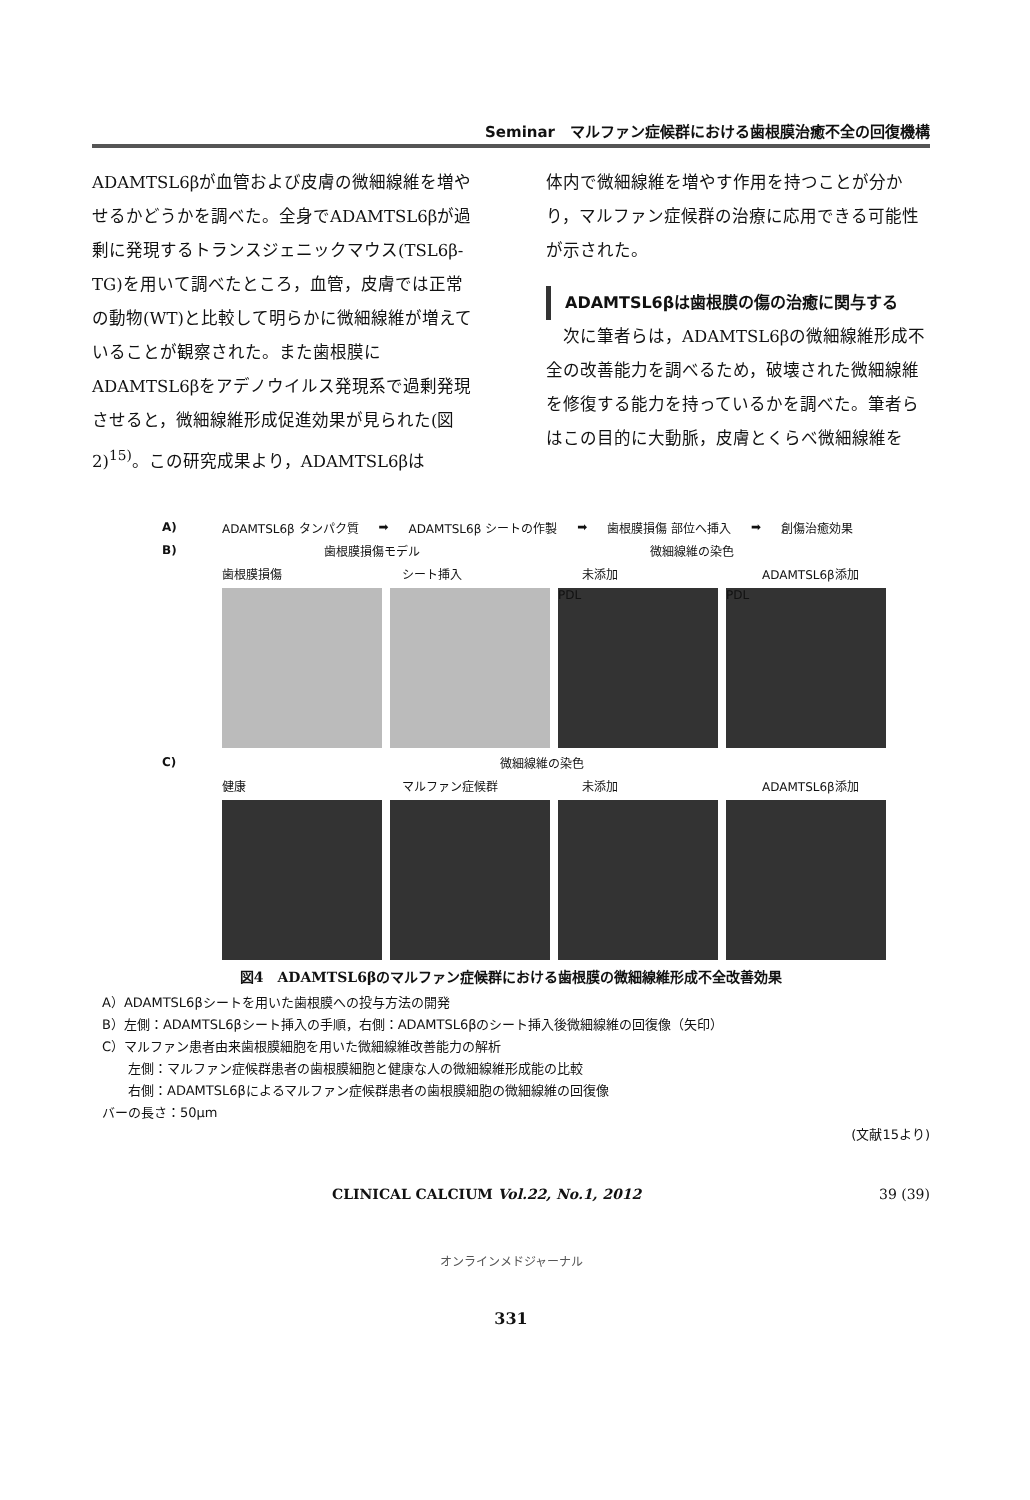Seminar　マルファン症候群における歯根膜治癒不全の回復機構
ADAMTSL6βが血管および皮膚の微細線維を増やせるかどうかを調べた。全身でADAMTSL6βが過剰に発現するトランスジェニックマウス(TSL6β-TG)を用いて調べたところ，血管，皮膚では正常の動物(WT)と比較して明らかに微細線維が増えていることが観察された。また歯根膜にADAMTSL6βをアデノウイルス発現系で過剰発現させると，微細線維形成促進効果が見られた(図2)<sup>15)</sup>。この研究成果より，ADAMTSL6βは
体内で微細線維を増やす作用を持つことが分かり，マルファン症候群の治療に応用できる可能性が示された。
ADAMTSL6βは歯根膜の傷の治癒に関与する
　次に筆者らは，ADAMTSL6βの微細線維形成不全の改善能力を調べるため，破壊された微細線維を修復する能力を持っているかを調べた。筆者らはこの目的に大動脈，皮膚とくらべ微細線維を
A) ADAMTSL6β タンパク質 ➡ ADAMTSL6β シートの作製 ➡ 歯根膜損傷 部位へ挿入 ➡ 創傷治癒効果
B) 歯根膜損傷モデル 微細線維の染色
歯根膜損傷 シート挿入 未添加 ADAMTSL6β添加
PDL PDL
C) 微細線維の染色
健康 マルファン症候群 未添加 ADAMTSL6β添加
図4　ADAMTSL6βのマルファン症候群における歯根膜の微細線維形成不全改善効果
A）ADAMTSL6βシートを用いた歯根膜への投与方法の開発
B）左側：ADAMTSL6βシート挿入の手順，右側：ADAMTSL6βのシート挿入後微細線維の回復像（矢印）
C）マルファン患者由来歯根膜細胞を用いた微細線維改善能力の解析
　　左側：マルファン症候群患者の歯根膜細胞と健康な人の微細線維形成能の比較
　　右側：ADAMTSL6βによるマルファン症候群患者の歯根膜細胞の微細線維の回復像
バーの長さ：50μm
(文献15より)
CLINICAL CALCIUM Vol.22, No.1, 2012 39 (39)
オンラインメドジャーナル
331